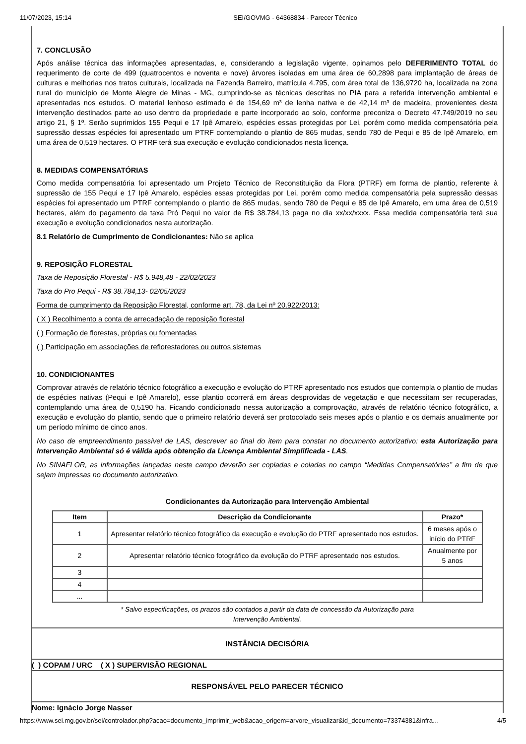11/07/2023, 15:14 SEI/GOVMG - 64368834 - Parecer Técnico
7. CONCLUSÃO
Após análise técnica das informações apresentadas, e, considerando a legislação vigente, opinamos pelo DEFERIMENTO TOTAL do requerimento de corte de 499 (quatrocentos e noventa e nove) árvores isoladas em uma área de 60,2898 para implantação de áreas de culturas e melhorias nos tratos culturais, localizada na Fazenda Barreiro, matrícula 4.795, com área total de 136,9720 ha, localizada na zona rural do município de Monte Alegre de Minas - MG, cumprindo-se as técnicas descritas no PIA para a referida intervenção ambiental e apresentadas nos estudos. O material lenhoso estimado é de 154,69 m³ de lenha nativa e de 42,14 m³ de madeira, provenientes desta intervenção destinados parte ao uso dentro da propriedade e parte incorporado ao solo, conforme preconiza o Decreto 47.749/2019 no seu artigo 21, § 1º. Serão suprimidos 155 Pequi e 17 Ipê Amarelo, espécies essas protegidas por Lei, porém como medida compensatória pela supressão dessas espécies foi apresentado um PTRF contemplando o plantio de 865 mudas, sendo 780 de Pequi e 85 de Ipê Amarelo, em uma área de 0,519 hectares. O PTRF terá sua execução e evolução condicionados nesta licença.
8. MEDIDAS COMPENSATÓRIAS
Como medida compensatória foi apresentado um Projeto Técnico de Reconstituição da Flora (PTRF) em forma de plantio, referente à supressão de 155 Pequi e 17 Ipê Amarelo, espécies essas protegidas por Lei, porém como medida compensatória pela supressão dessas espécies foi apresentado um PTRF contemplando o plantio de 865 mudas, sendo 780 de Pequi e 85 de Ipê Amarelo, em uma área de 0,519 hectares, além do pagamento da taxa Pró Pequi no valor de R$ 38.784,13 paga no dia xx/xx/xxxx. Essa medida compensatória terá sua execução e evolução condicionados nesta autorização.
8.1 Relatório de Cumprimento de Condicionantes: Não se aplica
9. REPOSIÇÃO FLORESTAL
Taxa de Reposição Florestal - R$ 5.948,48 - 22/02/2023
Taxa do Pro Pequi - R$ 38.784,13- 02/05/2023
Forma de cumprimento da Reposição Florestal, conforme art. 78, da Lei nº 20.922/2013:
( X ) Recolhimento a conta de arrecadação de reposição florestal
( ) Formação de florestas, próprias ou fomentadas
( ) Participação em associações de reflorestadores ou outros sistemas
10. CONDICIONANTES
Comprovar através de relatório técnico fotográfico a execução e evolução do PTRF apresentado nos estudos que contempla o plantio de mudas de espécies nativas (Pequi e Ipê Amarelo), esse plantio ocorrerá em áreas desprovidas de vegetação e que necessitam ser recuperadas, contemplando uma área de 0,5190 ha. Ficando condicionado nessa autorização a comprovação, através de relatório técnico fotográfico, a execução e evolução do plantio, sendo que o primeiro relatório deverá ser protocolado seis meses após o plantio e os demais anualmente por um período mínimo de cinco anos.
No caso de empreendimento passível de LAS, descrever ao final do item para constar no documento autorizativo: esta Autorização para Intervenção Ambiental só é válida após obtenção da Licença Ambiental Simplificada - LAS.
No SINAFLOR, as informações lançadas neste campo deverão ser copiadas e coladas no campo “Medidas Compensatórias” a fim de que sejam impressas no documento autorizativo.
Condicionantes da Autorização para Intervenção Ambiental
| Item | Descrição da Condicionante | Prazo* |
| --- | --- | --- |
| 1 | Apresentar relatório técnico fotográfico da execução e evolução do PTRF apresentado nos estudos. | 6 meses após o início do PTRF |
| 2 | Apresentar relatório técnico fotográfico da evolução do PTRF apresentado nos estudos. | Anualmente por 5 anos |
| 3 | | |
| 4 | | |
| ... | | |
* Salvo especificações, os prazos são contados a partir da data de concessão da Autorização para Intervenção Ambiental.
INSTÂNCIA DECISÓRIA
( ) COPAM / URC ( X ) SUPERVISÃO REGIONAL
RESPONSÁVEL PELO PARECER TÉCNICO
Nome: Ignácio Jorge Nasser
https://www.sei.mg.gov.br/sei/controlador.php?acao=documento_imprimir_web&acao_origem=arvore_visualizar&id_documento=73374381&infra… 4/5